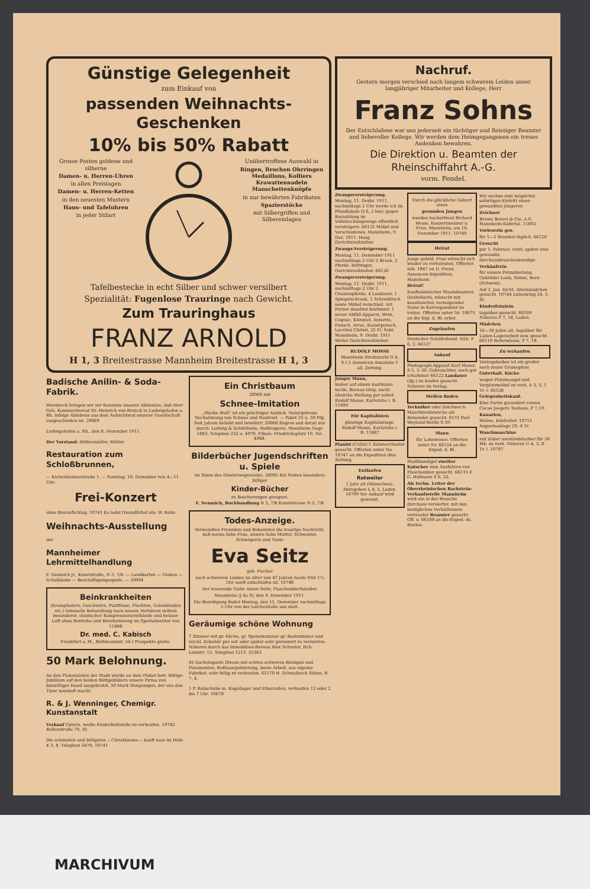Günstige Gelegenheit
zum Einkauf von
passenden Weihnachts-Geschenken
10% bis 50% Rabatt
Grosse Posten goldene und silberne
Damen- u. Herren-Uhren
in allen Preislagen
Damen- u. Herren-Ketten
in den neuesten Mustern
Haus- und Tafeluhren
in jeder Stilart
Unübertroffene Auswahl in
Ringen, Brochen Ohrringen Medaillons, Kolliers Krawattennadeln Manschettenknöpfe
in nur bewährten Fabrikaten
Spazierstöcke
mit Silbergriffen und Silbereinlagen
Tafelbestecke in echt Silber und schwer versilbert
Spezialität: Fugenlose Trauringe nach Gewicht.
Zum Trauringhaus
FRANZ ARNOLD
H 1, 3 Breitestrasse Mannheim Breitestrasse H 1, 3
Badische Anilin- & Soda-Fabrik.
Hierdurch bringen wir zur Kenntnis unserer Aktionäre, daß Herr Geh. Kommerzienrat Dr. Heinrich von Brunck in Ludwigshafen a. Rh. infolge Ablebens aus dem Aufsichtsrat unserer Gesellschaft ausgeschieden ist. 20069
Ludwigshafen a. Rh., den 8. Dezember 1911.
Der Vorstand: Hüttenmüller. Müller.
Restauration zum Schloßbrunnen,
— Eichelsheimerstraße 1. — Sonntag, 10. Dezember von 4—11 Uhr:
Frei-Konzert
ohne Bieraufschlag. 10741 Es ladet freundlichst ein: W. Rehn.
Weihnachts-Ausstellung
der
Mannheimer Lehrmittelhandlung
F. Nemnich jr., Kunststraße, N 3, 7/8. — Landkarten — Globen — Schulbänke — Beschäftigungsspiele. — 20094
Beinkrankheiten
(Krampfadern, Geschwüre, Plattfüsse, Flechten, Gelenkleiden etc.) rationelle Behandlung nach neuem Verfahren mittels besonderer, elastischer Kompressionsverbände und heisser Luft ohne Bettruhe und Berufsstörung im Spezialinstitut von 11888
Dr. med. C. Kabisch
Frankfurt a. M., Bethmannstr. 54 I Prospekte gratis.
50 Mark Belohnung.
An den Plakatsäulen der Stadt wurde an dem Plakat betr. Böttge-Jubiläum auf den beiden Böttgebildern unsere Firma von böswilliger Hand ausgekratzt. 50 Mark Demjenigen, der uns den Täter namhaft macht.
R. & J. Wenninger, Chemigr. Kunstanstalt
Verkauf Gutern. weiße Kinderbettstelle zu verkaufen. 10742 Bellenstraße 79, III.
Die schönsten und billigsten :: Christbäume :: kauft man im Hofe K 3, 8, Telephon 3470. 10741
Ein Christbaum
20068 mit
Schnee-Imitation
„Marke Stoll" ist ein prächtiger Anblick. Naturgetreue Nachahmung von Schnee und Rauhreif. — Paket 25 u. 50 Pfg. Seit Jahren beliebt und bewährt! 20068 Engros und detail nur durch: Ludwig & Schütthelm, Hofdrogerie, Mannheim Gegr. 1883. Telephon 252 u. 4970. Filiale: Friedrichsplatz 19, Tel. 4968.
Bilderbücher Jugendschriften u. Spiele
im Sinne des Diesterwegvereins. 20095 Ein Posten besonders billiger
Kinder-Bücher
zu Bescherungen geeignet.
F. Nemnich, Buchhandlung N 3, 7/8 Kunststrasse N 3, 7/8
Todes-Anzeige.
Verwandten Freunden und Bekannten die traurige Nachricht, daß meine liebe Frau, unsere liebe Mutter, Schwester, Schwägerin und Tante
Eva Seitz
geb. Fischer
nach schwerem Leiden im Alter von 47 Jahren heute früh 1½ Uhr sanft entschlafen ist. 10748
Der trauernde Gatte Anton Seitz, Flaschenbierhändler.
Mannheim (J 4a 9), den 9. Dezember 1911.
Die Beerdigung findet Montag, den 11. Dezember nachmittags 3 Uhr von der Leichenhalle aus statt.
Geräumige schöne Wohnung
7 Zimmer mit gr. Küche, gr. Speisekammer gr. Badezimmer und reichl. Zubehör per sof. oder später sehr preiswert zu vermieten. Näheres durch das Immobilien-Bureau Max Schuster, Hch. Lanzstr. 15. Telephon 1213. 25363
45 hochelegante Divans mit echten schweren Bezügen und Posamenten, Roßhaarpolsterung, beste Arbeit, aus eigener Fabrikat. sehr billig zu verkaufen. 65179 H. Schwalbach Söhne, B 7, 4.
1 P. Rollschuhe m. Kugellager und Fiberrollen, verkaufen 12 oder 2 bis 7 Uhr. 10678
Nachruf.
Gestern morgen verschied nach langem schwerem Leiden unser langjähriger Mitarbeiter und Kollege, Herr
Franz Sohns
Der Entschlafene war uns jederzeit ein tüchtiger und fleissiger Beamter und liebevoller Kollege. Wir werden dem Heimgegangenen ein treues Andenken bewahren.
Die Direktion u. Beamten der Rheinschiffahrt A.-G.
vorm. Fendel.
Zwangsversteigerung.
Montag, 11. Dezbr. 1911, nachmittags 2 Uhr werde ich im Pfandlokale Q 6, 2 hier, gegen Barzahlung im Vollstreckungswege öffentlich versteigern: 66132 Möbel und Verschiedenes. Mannheim, 9. Dez. 1911. Haag Gerichtsvollzieher.
Zwangs-Versteigerung.
Montag, 11. Dezember 1911 nachmittags 2 Uhr 2 Break, 2 Pferde. Hettinger, Gerichtsvollzieher. 66126
Zwangsversteigerung.
Montag, 11. Dezbr. 1911, nachmittags 2 Uhr 2 Chaisenpferde, 4 Landauer, 1 Spiegelschrank, 1 Schreibtisch sowie Möbel verschied. Art. Ferner daselbst bestimmt: 1 neuer Abfüll-Apparat, Wein, Cognac, Kümmel, Anisette, Punsch, Arrac, Kaiserpunsch, Lacrimä Christi, 25 Fl. Sekt. Mannheim, 9. Dezbr. 1911 Weiler Gerichtsvollzieher.
RUDOLF MOSSE
Mannheim Strohmarkt O 4, 6 I 2 Annoncen-Annahme f. all. Zeitung.
Junger Mann,
bisher auf einem kaufmänn. techn. Bureau tätig, sucht ähnliche Stellung per sofort. Rudolf Mosse, Karlsruhe i. B. 11890
Für Kapitalisten
günstige Kapitalanlage. Rudolf Mosse, Karlsruhe i. B. 11887
Pianist (Cellist f. Salonorchester gesucht. Offerten unter No. 10747 an die Expedition dies. Zeitung.
Entlaufen
Rotweiler
1 Jahr alt (Männchen). Abzugeben L 4, 5, Laden. 10799 Vor Ankauf wird gewarnt.
Durch die glückliche Geburt eines
gesunden Jungen
wurden hocherfreut Richard Hesse, Konzertmeister u. Frau. Mannheim, am 10. Dezember 1911. 10749
Heirat
Junge gebild. Frau wünscht sich wieder zu verheiraten. Offerten sub. 1847 an D. Frenz, Annoncen-Expedition, Mannheim
Heirat!
Kaufmännischer Staatsbeamter, (katholisch), wünscht mit bessituierter, vermögender Dame in Korrespondenz zu treten. Offerten unter Nr. 10675 an die Exp. d. Bl. erbet.
Zugelaufen
Deutscher Schäferhund. Näh. F 6, 2. 66127
Ankauf
Photograph-Apparat Karl Moser, S 5, 5. III. Gebrauchter, noch gut erhaltener 66122 Landauer (Zp.) zu kaufen gesucht. Näheres im Verlag.
Stellen finden
Techniker oder Zeichner b. Maschinenbranche als Reisender gesucht. 6572 Paul Weyland Berlin S 59.
Mann
für Lohnwesen. Offerten unter Nr. 66124 an die Exped. d. Bl.
Stadtkundiger zweiter Kutscher zum Ausfahren von Flaschenbier gesucht. 66115 F. G. Hofmann S 6, 33.
Als techn. Leiter der Oberrheinischen Backstein-Verkaufsstelle Mannheim wird ein in der Branche durchaus versierter, mit den bezüglichen Verhältnissen vertrauter Beamter gesucht. Off. u. 66108 an die Exped. ds. Blattes.
Wir suchen zum möglichst sofortigen Eintritt einen gewandten jüngeren
Zeichner
Brown Boveri & Cie, A.G. Mannheim-Käfertal. 11892
Vorleserin ges.
für 1—2 Stunden täglich. 66120
Gesucht
per 1. Februar, evntl. später eine gewandte durchausbrancheskundige
Verkäuferin
für unsere Putzabteilung. Gebrüder Loeb, Söhne, Bern (Schweiz).
Auf 1. Jan. tücht. Alleinmädchen gesucht. 10744 Luisenring 24, 3. St.
Kinderfräulein
tagsüber gesucht. 66109 Näheres P 7, 18, Laden.
Mädchen
16—18 Jahre alt, tagsüber für Laden-Lagerarbeit usw. gesucht. 66110 Reformhaus, P 7, 18.
Zu verkaufen
Vorzugshalber ist ein großer noch neuer Gramophon
Guterhalt. Küche
wegen Platzmangel und Vorplatzmöbel zu verk. A 3, 3, 1 Tr. r. 66128
Gelegenheitskauf.
Eine Partie garantiert reinen Cacao Jaegers Teehaus, P 7,19.
Kanarien,
Hähne, Edelroller. 10751 Augustaanlage 29, 4 Tr.
Waschmaschine
mit Zuber umständehalber für 30 Mk. zu verk. Näheres U 4, 3, II Tr. l. 10787
MARCHIVUM